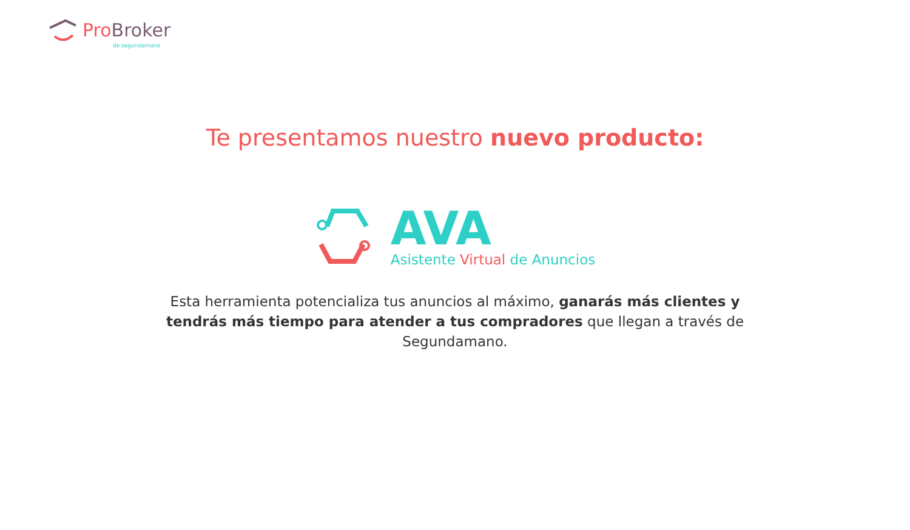Pro Broker
de segundamano
Te presentamos nuestro nuevo producto:
AVA
Asistente Virtual de Anuncios
Esta herramienta potencializa tus anuncios al máximo, ganarás más clientes y tendrás más tiempo para atender a tus compradores que llegan a través de Segundamano.